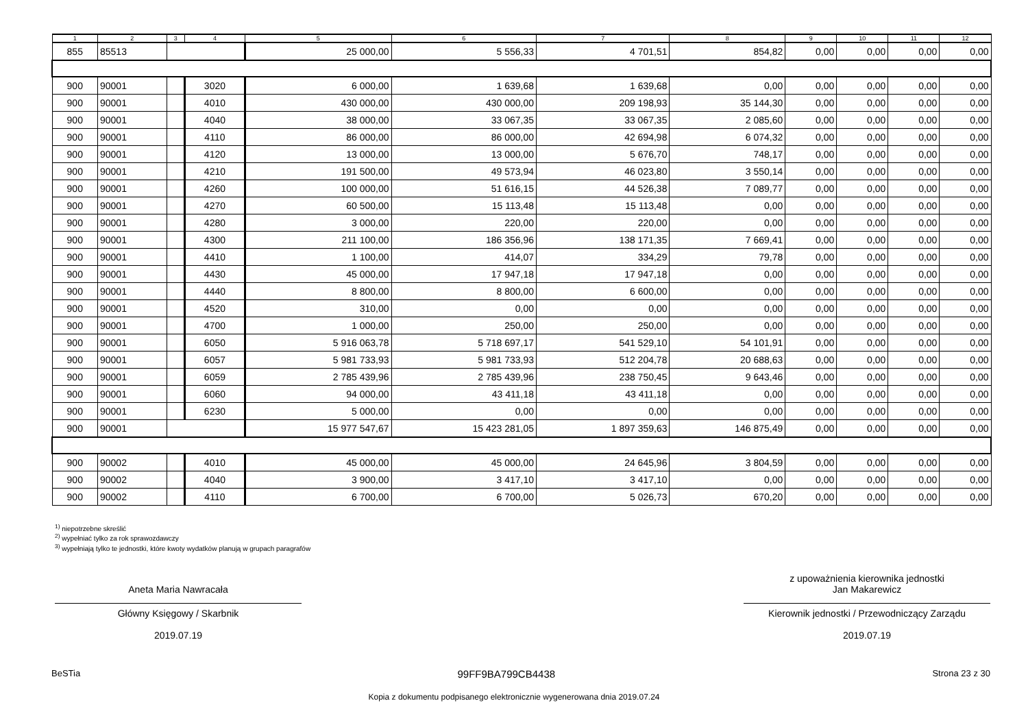| 1 | 2 | 3 | 4 | 5 | 6 | 7 | 8 | 9 | 10 | 11 | 12 |
| --- | --- | --- | --- | --- | --- | --- | --- | --- | --- | --- | --- |
| 855 | 85513 | | | 25 000,00 | 5 556,33 | 4 701,51 | 854,82 | 0,00 | 0,00 | 0,00 | 0,00 |
| 900 | 90001 | | 3020 | 6 000,00 | 1 639,68 | 1 639,68 | 0,00 | 0,00 | 0,00 | 0,00 | 0,00 |
| 900 | 90001 | | 4010 | 430 000,00 | 430 000,00 | 209 198,93 | 35 144,30 | 0,00 | 0,00 | 0,00 | 0,00 |
| 900 | 90001 | | 4040 | 38 000,00 | 33 067,35 | 33 067,35 | 2 085,60 | 0,00 | 0,00 | 0,00 | 0,00 |
| 900 | 90001 | | 4110 | 86 000,00 | 86 000,00 | 42 694,98 | 6 074,32 | 0,00 | 0,00 | 0,00 | 0,00 |
| 900 | 90001 | | 4120 | 13 000,00 | 13 000,00 | 5 676,70 | 748,17 | 0,00 | 0,00 | 0,00 | 0,00 |
| 900 | 90001 | | 4210 | 191 500,00 | 49 573,94 | 46 023,80 | 3 550,14 | 0,00 | 0,00 | 0,00 | 0,00 |
| 900 | 90001 | | 4260 | 100 000,00 | 51 616,15 | 44 526,38 | 7 089,77 | 0,00 | 0,00 | 0,00 | 0,00 |
| 900 | 90001 | | 4270 | 60 500,00 | 15 113,48 | 15 113,48 | 0,00 | 0,00 | 0,00 | 0,00 | 0,00 |
| 900 | 90001 | | 4280 | 3 000,00 | 220,00 | 220,00 | 0,00 | 0,00 | 0,00 | 0,00 | 0,00 |
| 900 | 90001 | | 4300 | 211 100,00 | 186 356,96 | 138 171,35 | 7 669,41 | 0,00 | 0,00 | 0,00 | 0,00 |
| 900 | 90001 | | 4410 | 1 100,00 | 414,07 | 334,29 | 79,78 | 0,00 | 0,00 | 0,00 | 0,00 |
| 900 | 90001 | | 4430 | 45 000,00 | 17 947,18 | 17 947,18 | 0,00 | 0,00 | 0,00 | 0,00 | 0,00 |
| 900 | 90001 | | 4440 | 8 800,00 | 8 800,00 | 6 600,00 | 0,00 | 0,00 | 0,00 | 0,00 | 0,00 |
| 900 | 90001 | | 4520 | 310,00 | 0,00 | 0,00 | 0,00 | 0,00 | 0,00 | 0,00 | 0,00 |
| 900 | 90001 | | 4700 | 1 000,00 | 250,00 | 250,00 | 0,00 | 0,00 | 0,00 | 0,00 | 0,00 |
| 900 | 90001 | | 6050 | 5 916 063,78 | 5 718 697,17 | 541 529,10 | 54 101,91 | 0,00 | 0,00 | 0,00 | 0,00 |
| 900 | 90001 | | 6057 | 5 981 733,93 | 5 981 733,93 | 512 204,78 | 20 688,63 | 0,00 | 0,00 | 0,00 | 0,00 |
| 900 | 90001 | | 6059 | 2 785 439,96 | 2 785 439,96 | 238 750,45 | 9 643,46 | 0,00 | 0,00 | 0,00 | 0,00 |
| 900 | 90001 | | 6060 | 94 000,00 | 43 411,18 | 43 411,18 | 0,00 | 0,00 | 0,00 | 0,00 | 0,00 |
| 900 | 90001 | | 6230 | 5 000,00 | 0,00 | 0,00 | 0,00 | 0,00 | 0,00 | 0,00 | 0,00 |
| 900 | 90001 | | | 15 977 547,67 | 15 423 281,05 | 1 897 359,63 | 146 875,49 | 0,00 | 0,00 | 0,00 | 0,00 |
| 900 | 90002 | | 4010 | 45 000,00 | 45 000,00 | 24 645,96 | 3 804,59 | 0,00 | 0,00 | 0,00 | 0,00 |
| 900 | 90002 | | 4040 | 3 900,00 | 3 417,10 | 3 417,10 | 0,00 | 0,00 | 0,00 | 0,00 | 0,00 |
| 900 | 90002 | | 4110 | 6 700,00 | 6 700,00 | 5 026,73 | 670,20 | 0,00 | 0,00 | 0,00 | 0,00 |
<sup>1)</sup> niepotrzebne skreślić
<sup>2)</sup> wypełniać tylko za rok sprawozdawczy
<sup>3)</sup> wypełniają tylko te jednostki, które kwoty wydatków planują w grupach paragrafów
Aneta Maria Nawracała
Główny Księgowy / Skarbnik
2019.07.19
z upoważnienia kierownika jednostki
Jan Makarewicz
Kierownik jednostki / Przewodniczący Zarządu
2019.07.19
BeSTia 99FF9BA799CB4438 Strona 23 z 30
Kopia z dokumentu podpisanego elektronicznie wygenerowana dnia 2019.07.24